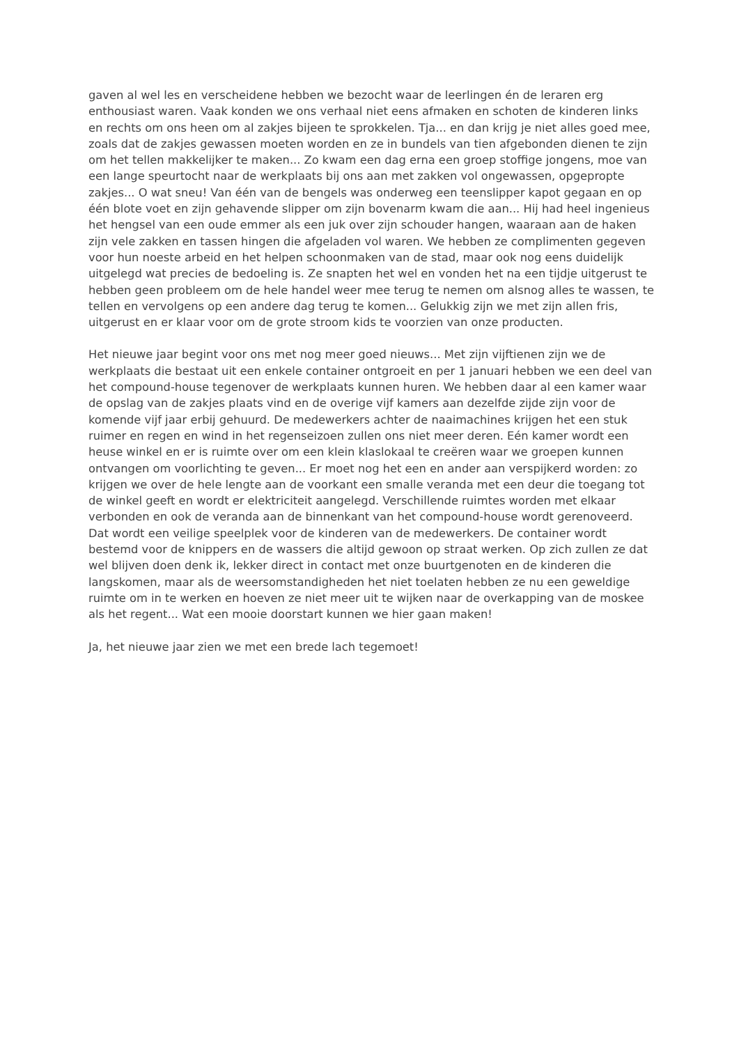gaven al wel les en verscheidene hebben we bezocht waar de leerlingen én de leraren erg enthousiast waren. Vaak konden we ons verhaal niet eens afmaken en schoten de kinderen links en rechts om ons heen om al zakjes bijeen te sprokkelen. Tja... en dan krijg je niet alles goed mee, zoals dat de zakjes gewassen moeten worden en ze in bundels van tien afgebonden dienen te zijn om het tellen makkelijker te maken... Zo kwam een dag erna een groep stoffige jongens, moe van een lange speurtocht naar de werkplaats bij ons aan met zakken vol ongewassen, opgepropte zakjes... O wat sneu! Van één van de bengels was onderweg een teenslipper kapot gegaan en op één blote voet en zijn gehavende slipper om zijn bovenarm kwam die aan... Hij had heel ingenieus het hengsel van een oude emmer als een juk over zijn schouder hangen, waaraan aan de haken zijn vele zakken en tassen hingen die afgeladen vol waren. We hebben ze complimenten gegeven voor hun noeste arbeid en het helpen schoonmaken van de stad, maar ook nog eens duidelijk uitgelegd wat precies de bedoeling is. Ze snapten het wel en vonden het na een tijdje uitgerust te hebben geen probleem om de hele handel weer mee terug te nemen om alsnog alles te wassen, te tellen en vervolgens op een andere dag terug te komen... Gelukkig zijn we met zijn allen fris, uitgerust en er klaar voor om de grote stroom kids te voorzien van onze producten.
Het nieuwe jaar begint voor ons met nog meer goed nieuws... Met zijn vijftienen zijn we de werkplaats die bestaat uit een enkele container ontgroeit en per 1 januari hebben we een deel van het compound-house tegenover de werkplaats kunnen huren. We hebben daar al een kamer waar de opslag van de zakjes plaats vind en de overige vijf kamers aan dezelfde zijde zijn voor de komende vijf jaar erbij gehuurd. De medewerkers achter de naaimachines krijgen het een stuk ruimer en regen en wind in het regenseizoen zullen ons niet meer deren. Eén kamer wordt een heuse winkel en er is ruimte over om een klein klaslokaal te creëren waar we groepen kunnen ontvangen om voorlichting te geven... Er moet nog het een en ander aan verspijkerd worden: zo krijgen we over de hele lengte aan de voorkant een smalle veranda met een deur die toegang tot de winkel geeft en wordt er elektriciteit aangelegd. Verschillende ruimtes worden met elkaar verbonden en ook de veranda aan de binnenkant van het compound-house wordt gerenoveerd. Dat wordt een veilige speelplek voor de kinderen van de medewerkers. De container wordt bestemd voor de knippers en de wassers die altijd gewoon op straat werken. Op zich zullen ze dat wel blijven doen denk ik, lekker direct in contact met onze buurtgenoten en de kinderen die langskomen, maar als de weersomstandigheden het niet toelaten hebben ze nu een geweldige ruimte om in te werken en hoeven ze niet meer uit te wijken naar de overkapping van de moskee als het regent... Wat een mooie doorstart kunnen we hier gaan maken!
Ja, het nieuwe jaar zien we met een brede lach tegemoet!